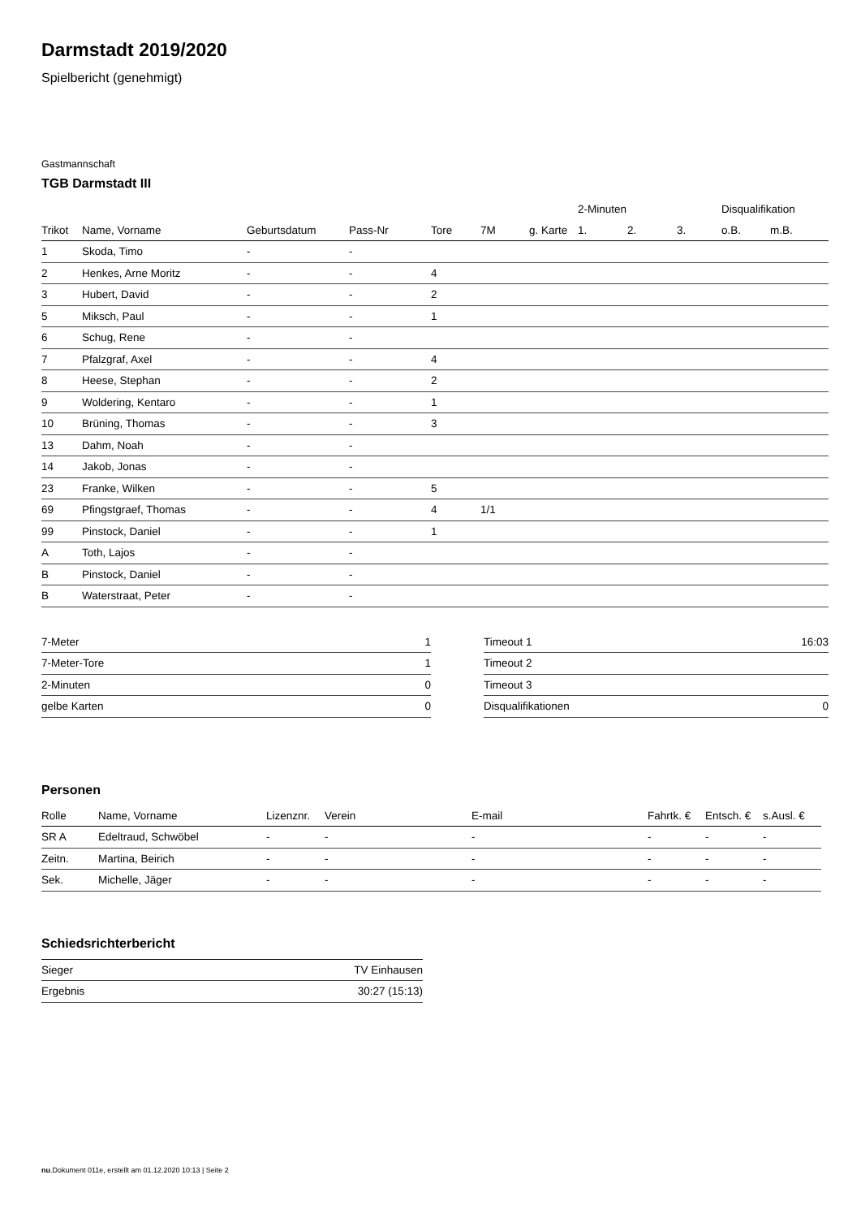Darmstadt 2019/2020
Spielbericht (genehmigt)
Gastmannschaft
TGB Darmstadt III
| | | | | | | | 2-Minuten | | | Disqualifikation | |
| --- | --- | --- | --- | --- | --- | --- | --- | --- | --- | --- | --- |
| Trikot | Name, Vorname | Geburtsdatum | Pass-Nr | Tore | 7M | g. Karte | 1. | 2. | 3. | o.B. | m.B. |
| 1 | Skoda, Timo | - | - | | | | | | | | |
| 2 | Henkes, Arne Moritz | - | - | 4 | | | | | | | |
| 3 | Hubert, David | - | - | 2 | | | | | | | |
| 5 | Miksch, Paul | - | - | 1 | | | | | | | |
| 6 | Schug, Rene | - | - | | | | | | | | |
| 7 | Pfalzgraf, Axel | - | - | 4 | | | | | | | |
| 8 | Heese, Stephan | - | - | 2 | | | | | | | |
| 9 | Woldering, Kentaro | - | - | 1 | | | | | | | |
| 10 | Brüning, Thomas | - | - | 3 | | | | | | | |
| 13 | Dahm, Noah | - | - | | | | | | | | |
| 14 | Jakob, Jonas | - | - | | | | | | | | |
| 23 | Franke, Wilken | - | - | 5 | | | | | | | |
| 69 | Pfingstgraef, Thomas | - | - | 4 | 1/1 | | | | | | |
| 99 | Pinstock, Daniel | - | - | 1 | | | | | | | |
| A | Toth, Lajos | - | - | | | | | | | | |
| B | Pinstock, Daniel | - | - | | | | | | | | |
| B | Waterstraat, Peter | - | - | | | | | | | | |
| 7-Meter | 1 |
| 7-Meter-Tore | 1 |
| 2-Minuten | 0 |
| gelbe Karten | 0 |
| Timeout 1 | 16:03 |
| Timeout 2 | |
| Timeout 3 | |
| Disqualifikationen | 0 |
Personen
| Rolle | Name, Vorname | Lizenznr. | Verein | E-mail | Fahrtk. € | Entsch. € | s.Ausl. € |
| --- | --- | --- | --- | --- | --- | --- | --- |
| SR A | Edeltraud, Schwöbel | - | - | - | - | - | - |
| Zeitn. | Martina, Beirich | - | - | - | - | - | - |
| Sek. | Michelle, Jäger | - | - | - | - | - | - |
Schiedsrichterbericht
| Sieger | TV Einhausen |
| Ergebnis | 30:27 (15:13) |
nu.Dokument 011e, erstellt am 01.12.2020 10:13 | Seite 2